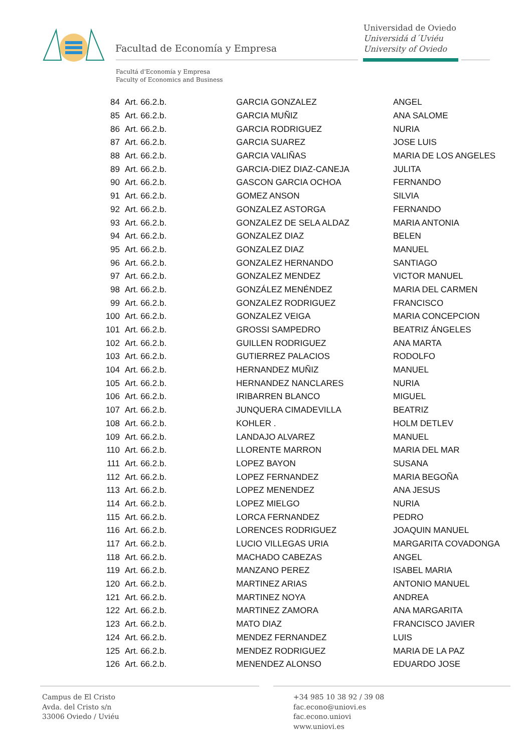Facultad de Economía y Empresa
Universidad de Oviedo
Universidá d´Uviéu
University of Oviedo
Facultá d'Economía y Empresa
Faculty of Economics and Business
| 84 | Art. 66.2.b. | GARCIA GONZALEZ | ANGEL |
| 85 | Art. 66.2.b. | GARCIA MUÑIZ | ANA SALOME |
| 86 | Art. 66.2.b. | GARCIA RODRIGUEZ | NURIA |
| 87 | Art. 66.2.b. | GARCIA SUAREZ | JOSE LUIS |
| 88 | Art. 66.2.b. | GARCIA VALIÑAS | MARIA DE LOS ANGELES |
| 89 | Art. 66.2.b. | GARCIA-DIEZ DIAZ-CANEJA | JULITA |
| 90 | Art. 66.2.b. | GASCON GARCIA OCHOA | FERNANDO |
| 91 | Art. 66.2.b. | GOMEZ ANSON | SILVIA |
| 92 | Art. 66.2.b. | GONZALEZ ASTORGA | FERNANDO |
| 93 | Art. 66.2.b. | GONZALEZ DE SELA ALDAZ | MARIA ANTONIA |
| 94 | Art. 66.2.b. | GONZALEZ DIAZ | BELEN |
| 95 | Art. 66.2.b. | GONZALEZ DIAZ | MANUEL |
| 96 | Art. 66.2.b. | GONZALEZ HERNANDO | SANTIAGO |
| 97 | Art. 66.2.b. | GONZALEZ MENDEZ | VICTOR MANUEL |
| 98 | Art. 66.2.b. | GONZÁLEZ MENÉNDEZ | MARIA DEL CARMEN |
| 99 | Art. 66.2.b. | GONZALEZ RODRIGUEZ | FRANCISCO |
| 100 | Art. 66.2.b. | GONZALEZ VEIGA | MARIA CONCEPCION |
| 101 | Art. 66.2.b. | GROSSI SAMPEDRO | BEATRIZ ÁNGELES |
| 102 | Art. 66.2.b. | GUILLEN RODRIGUEZ | ANA MARTA |
| 103 | Art. 66.2.b. | GUTIERREZ PALACIOS | RODOLFO |
| 104 | Art. 66.2.b. | HERNANDEZ MUÑIZ | MANUEL |
| 105 | Art. 66.2.b. | HERNANDEZ NANCLARES | NURIA |
| 106 | Art. 66.2.b. | IRIBARREN BLANCO | MIGUEL |
| 107 | Art. 66.2.b. | JUNQUERA CIMADEVILLA | BEATRIZ |
| 108 | Art. 66.2.b. | KOHLER . | HOLM DETLEV |
| 109 | Art. 66.2.b. | LANDAJO ALVAREZ | MANUEL |
| 110 | Art. 66.2.b. | LLORENTE MARRON | MARIA DEL MAR |
| 111 | Art. 66.2.b. | LOPEZ BAYON | SUSANA |
| 112 | Art. 66.2.b. | LOPEZ FERNANDEZ | MARIA BEGOÑA |
| 113 | Art. 66.2.b. | LOPEZ MENENDEZ | ANA JESUS |
| 114 | Art. 66.2.b. | LOPEZ MIELGO | NURIA |
| 115 | Art. 66.2.b. | LORCA FERNANDEZ | PEDRO |
| 116 | Art. 66.2.b. | LORENCES RODRIGUEZ | JOAQUIN MANUEL |
| 117 | Art. 66.2.b. | LUCIO VILLEGAS URIA | MARGARITA COVADONGA |
| 118 | Art. 66.2.b. | MACHADO CABEZAS | ANGEL |
| 119 | Art. 66.2.b. | MANZANO PEREZ | ISABEL MARIA |
| 120 | Art. 66.2.b. | MARTINEZ ARIAS | ANTONIO MANUEL |
| 121 | Art. 66.2.b. | MARTINEZ NOYA | ANDREA |
| 122 | Art. 66.2.b. | MARTINEZ ZAMORA | ANA MARGARITA |
| 123 | Art. 66.2.b. | MATO DIAZ | FRANCISCO JAVIER |
| 124 | Art. 66.2.b. | MENDEZ FERNANDEZ | LUIS |
| 125 | Art. 66.2.b. | MENDEZ RODRIGUEZ | MARIA DE LA PAZ |
| 126 | Art. 66.2.b. | MENENDEZ ALONSO | EDUARDO JOSE |
Campus de El Cristo
Avda. del Cristo s/n
33006 Oviedo / Uviéu
+34 985 10 38 92 / 39 08
fac.econo@uniovi.es
fac.econo.uniovi
www.uniovi.es